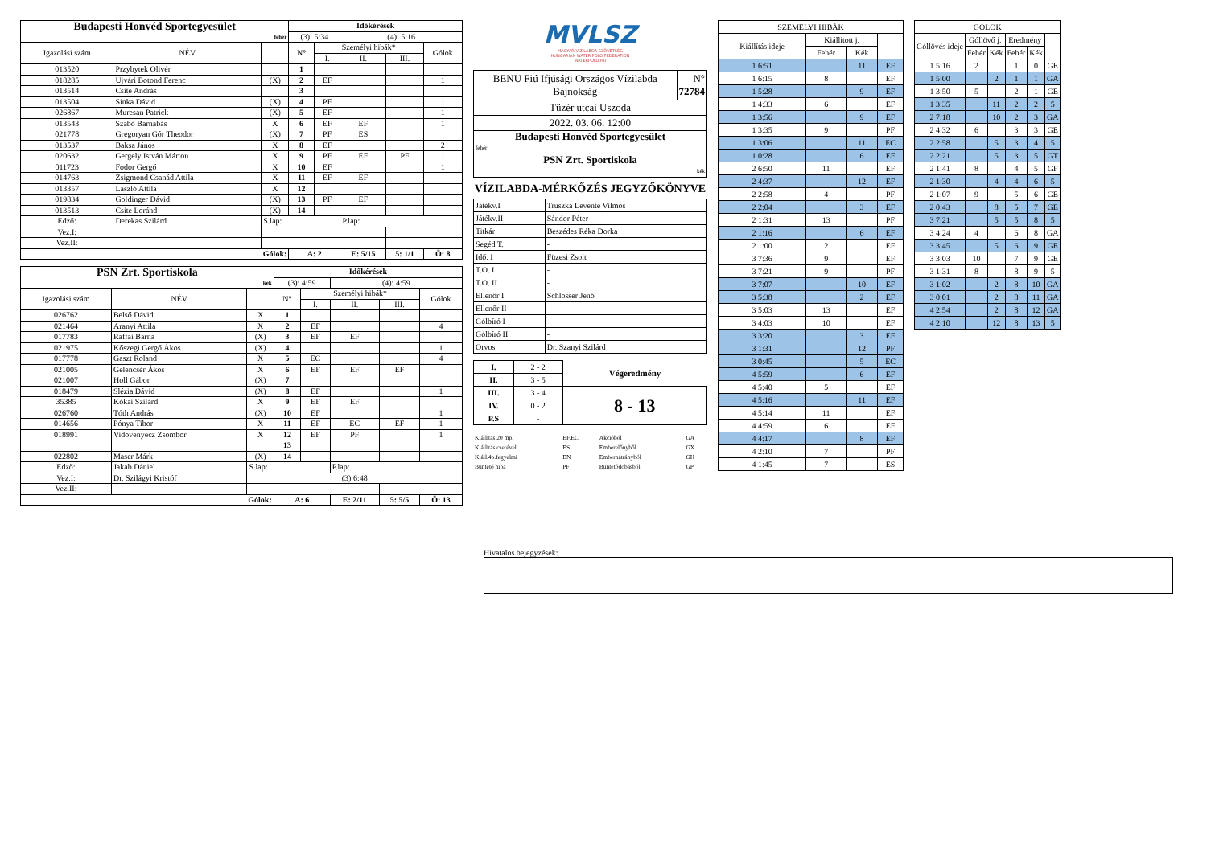| Budapesti Honvéd Sportegyesület | | | Időkérések | | | | |
| fehér | | | (3): 5:34 | | (4): 5:16 | | |
| Igazolási szám | NÉV | | N° | Személyi hibák* | | | Gólok |
| | | | | I. | II. | III. | |
| 013520 | Przybytek Olivér | | 1 | | | | |
| 018285 | Ujvári Botond Ferenc | (X) | 2 | EF | | | 1 |
| 013514 | Csite András | | 3 | | | | |
| 013504 | Sinka Dávid | (X) | 4 | PF | | | 1 |
| 026867 | Muresan Patrick | (X) | 5 | EF | | | 1 |
| 013543 | Szabó Barnabás | X | 6 | EF | EF | | 1 |
| 021778 | Gregoryan Gór Theodor | (X) | 7 | PF | ES | | |
| 013537 | Baksa János | X | 8 | EF | | | 2 |
| 020632 | Gergely István Márton | X | 9 | PF | EF | PF | 1 |
| 011723 | Fodor Gergő | X | 10 | EF | | | 1 |
| 014763 | Zsigmond Csanád Attila | X | 11 | EF | EF | | |
| 013357 | László Attila | X | 12 | | | | |
| 019834 | Goldinger Dávid | (X) | 13 | PF | EF | | |
| 013513 | Csite Loránd | (X) | 14 | | | | |
| Edző: | Derekas Szilárd | S.lap: | | | P.lap: | | |
| Vez.I: | | | | | | | |
| Vez.II: | | | | | | | |
| Gólok: | | | A: 2 | | E: 5/15 | 5: 1/1 | Ö: 8 |
| PSN Zrt. Sportiskola | | | Időkérések | | | | |
| kék | | | (3): 4:59 | | (4): 4:59 | | |
| Igazolási szám | NÉV | | N° | Személyi hibák* | | | Gólok |
| | | | | I. | II. | III. | |
| 026762 | Belső Dávid | X | 1 | | | | |
| 021464 | Aranyi Attila | X | 2 | EF | | | 4 |
| 017783 | Raffai Barna | (X) | 3 | EF | EF | | |
| 021975 | Kőszegi Gergő Ákos | (X) | 4 | | | | 1 |
| 017778 | Gaszt Roland | X | 5 | EC | | | 4 |
| 021005 | Gelencsér Ákos | X | 6 | EF | EF | EF | |
| 021007 | Holl Gábor | (X) | 7 | | | | |
| 018479 | Slézia Dávid | (X) | 8 | EF | | | 1 |
| 35385 | Kókai Szilárd | X | 9 | EF | EF | | |
| 026760 | Tóth András | (X) | 10 | EF | | | 1 |
| 014656 | Pónya Tibor | X | 11 | EF | EC | EF | 1 |
| 018991 | Vidovenyecz Zsombor | X | 12 | EF | PF | | 1 |
| | | | 13 | | | | |
| 022802 | Maser Márk | (X) | 14 | | | | |
| Edző: | Jakab Dániel | S.lap: | | | P.lap: | | |
| Vez.I: | Dr. Szilágyi Kristóf | (3) 6:48 | | | | | |
| Vez.II: | | | | | | | |
| Gólok: | | | A: 6 | | E: 2/11 | 5: 5/5 | Ö: 13 |
MVLSZ
MAGYAR VÍZILABDA SZÖVETSÉG
HUNGARIAN WATER POLO FEDERATION
WATERPOLO.HU
| BENU Fiú Ifjúsági Országos Vízilabda Bajnokság | N° 72784 |
| Tüzér utcai Uszoda | |
| 2022. 03. 06. 12:00 | |
| Budapesti Honvéd Sportegyesület fehér | |
| PSN Zrt. Sportiskola kék | |
VÍZILABDA-MÉRKŐZÉS JEGYZŐKÖNYVE
| Játékv.I | Truszka Levente Vilmos |
| Játékv.II | Sándor Péter |
| Titkár | Beszédes Réka Dorka |
| Segéd T. | - |
| Idő. I | Füzesi Zsolt |
| T.O. I | - |
| T.O. II | - |
| Ellenőr I | Schlosser Jenő |
| Ellenőr II | - |
| Gólbíró I | - |
| Gólbíró II | - |
| Orvos | Dr. Szanyi Szilárd |
| I. | 2 - 2 | Végeredmény |
| II. | 3 - 5 | |
| III. | 3 - 4 | 8 - 13 |
| IV. | 0 - 2 | |
| P.S | - | |
| Kiállítás 20 mp. | EF,EC | Akcióból | GA |
| Kiállítás cserével | ES | Emberelőnyből | GX |
| Kiáll.4p.fegyelmi | EN | Emberhátrányból | GH |
| Büntető hiba | PF | Büntetődobásból | GP |
| SZEMÉLYI HIBÁK | | | |
| Kiállítás ideje | Kiállított j. | | |
| | Fehér | Kék | |
| 1 6:51 | | 11 | EF |
| 1 6:15 | 8 | | EF |
| 1 5:28 | | 9 | EF |
| 1 4:33 | 6 | | EF |
| 1 3:56 | | 9 | EF |
| 1 3:35 | 9 | | PF |
| 1 3:06 | | 11 | EC |
| 1 0:28 | | 6 | EF |
| 2 6:50 | 11 | | EF |
| 2 4:37 | | 12 | EF |
| 2 2:58 | 4 | | PF |
| 2 2:04 | | 3 | EF |
| 2 1:31 | 13 | | PF |
| 2 1:16 | | 6 | EF |
| 2 1:00 | 2 | | EF |
| 3 7:36 | 9 | | EF |
| 3 7:21 | 9 | | PF |
| 3 7:07 | | 10 | EF |
| 3 5:38 | | 2 | EF |
| 3 5:03 | 13 | | EF |
| 3 4:03 | 10 | | EF |
| 3 3:20 | | 3 | EF |
| 3 1:31 | | 12 | PF |
| 3 0:45 | | 5 | EC |
| 4 5:59 | | 6 | EF |
| 4 5:40 | 5 | | EF |
| 4 5:16 | | 11 | EF |
| 4 5:14 | 11 | | EF |
| 4 4:59 | 6 | | EF |
| 4 4:17 | | 8 | EF |
| 4 2:10 | 7 | | PF |
| 4 1:45 | 7 | | ES |
| GÓLOK | | | | | |
| Góllövés ideje | Góllövő j. | | Eredmény | | |
| | Fehér | Kék | Fehér | Kék | |
| 1 5:16 | 2 | | 1 | 0 | GE |
| 1 5:00 | | 2 | 1 | 1 | GA |
| 1 3:50 | 5 | | 2 | 1 | GE |
| 1 3:35 | | 11 | 2 | 2 | 5 |
| 2 7:18 | | 10 | 2 | 3 | GA |
| 2 4:32 | 6 | | 3 | 3 | GE |
| 2 2:58 | | 5 | 3 | 4 | 5 |
| 2 2:21 | | 5 | 3 | 5 | GT |
| 2 1:41 | 8 | | 4 | 5 | GF |
| 2 1:30 | | 4 | 4 | 6 | 5 |
| 2 1:07 | 9 | | 5 | 6 | GE |
| 2 0:43 | | 8 | 5 | 7 | GE |
| 3 7:21 | | 5 | 5 | 8 | 5 |
| 3 4:24 | 4 | | 6 | 8 | GA |
| 3 3:45 | | 5 | 6 | 9 | GE |
| 3 3:03 | 10 | | 7 | 9 | GE |
| 3 1:31 | 8 | | 8 | 9 | 5 |
| 3 1:02 | | 2 | 8 | 10 | GA |
| 3 0:01 | | 2 | 8 | 11 | GA |
| 4 2:54 | | 2 | 8 | 12 | GA |
| 4 2:10 | | 12 | 8 | 13 | 5 |
Hivatalos bejegyzések: